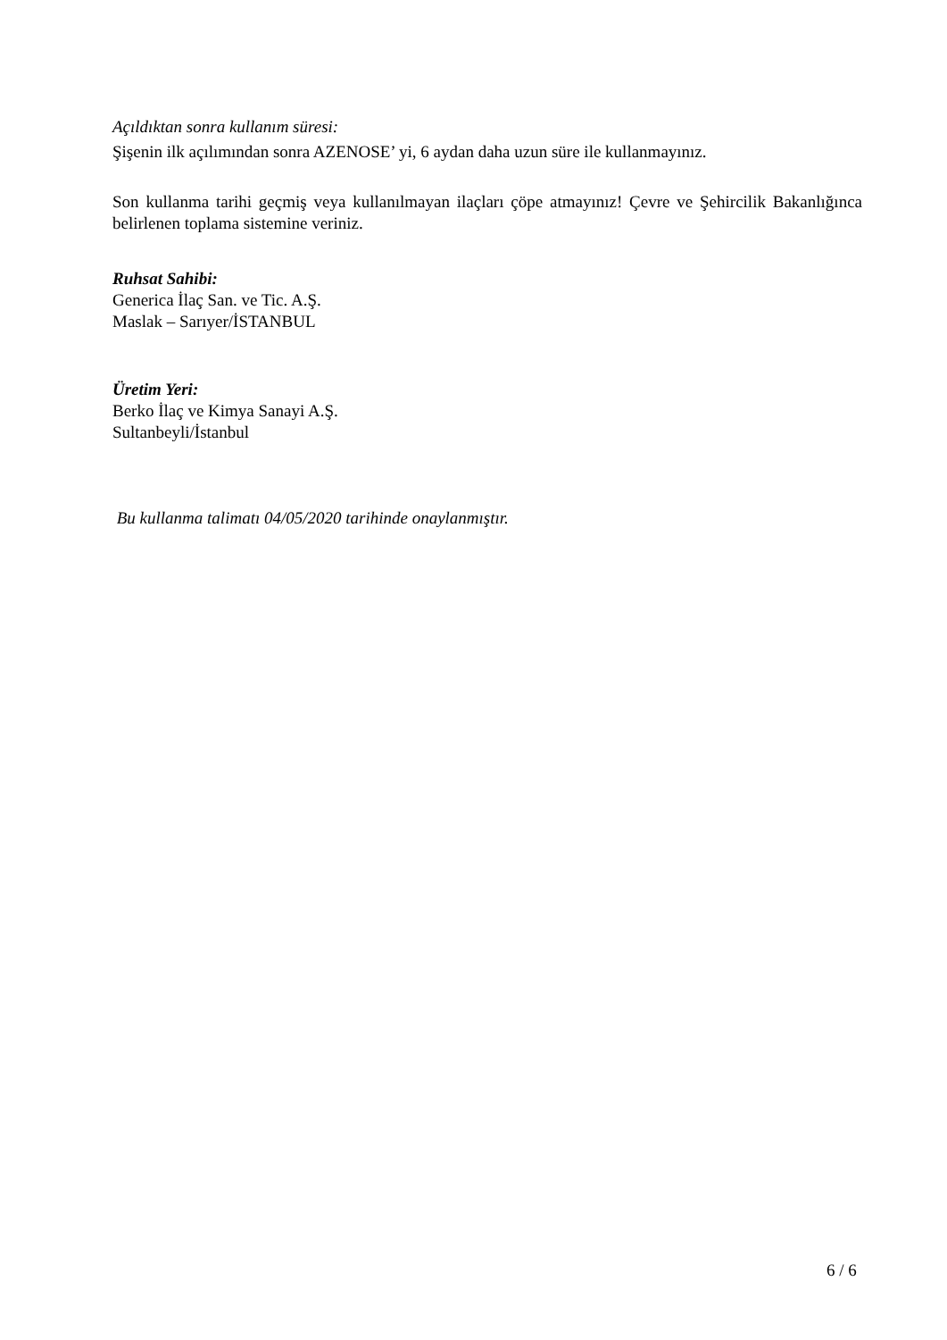Açıldıktan sonra kullanım süresi:
Şişenin ilk açılımından sonra AZENOSE’ yi, 6 aydan daha uzun süre ile kullanmayınız.
Son kullanma tarihi geçmiş veya kullanılmayan ilaçları çöpe atmayınız! Çevre ve Şehircilik Bakanlığınca belirlenen toplama sistemine veriniz.
Ruhsat Sahibi:
Generica İlaç San. ve Tic. A.Ş.
Maslak – Sarıyer/İSTANBUL
Üretim Yeri:
Berko İlaç ve Kimya Sanayi A.Ş.
Sultanbeyli/İstanbul
Bu kullanma talimatı 04/05/2020 tarihinde onaylanmıştır.
6 / 6